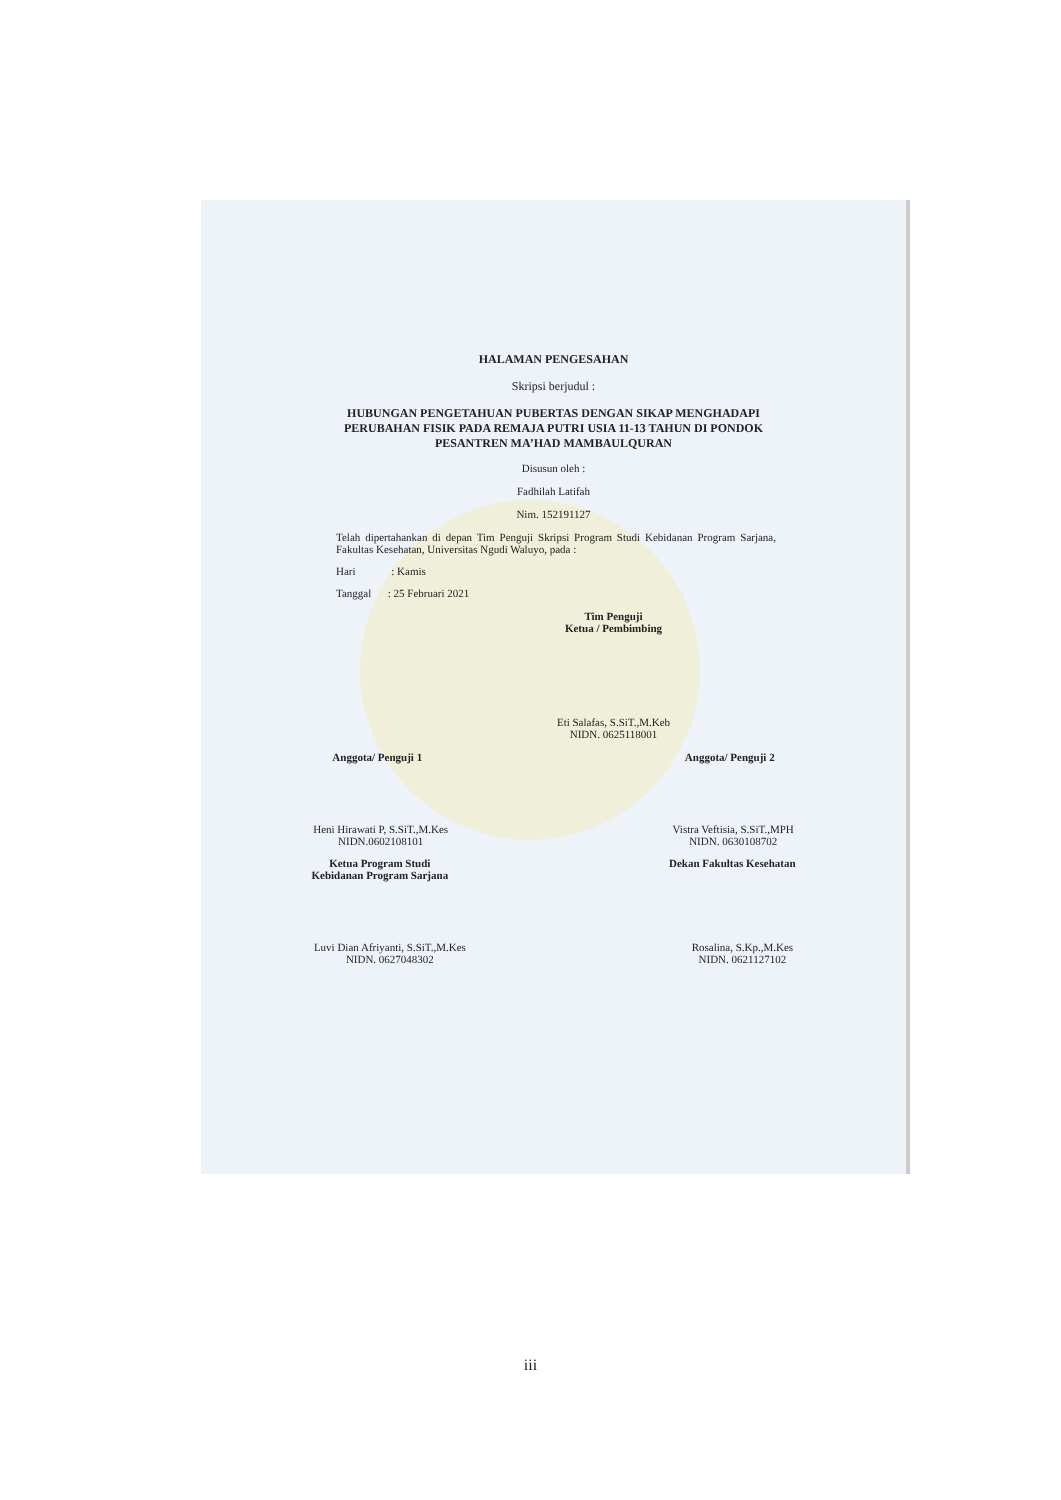HALAMAN PENGESAHAN
Skripsi berjudul :
HUBUNGAN PENGETAHUAN PUBERTAS DENGAN SIKAP MENGHADAPI PERUBAHAN FISIK PADA REMAJA PUTRI USIA 11-13 TAHUN DI PONDOK PESANTREN MA’HAD MAMBAULQURAN
Disusun oleh :
Fadhilah Latifah
Nim. 152191127
Telah dipertahankan di depan Tim Penguji Skripsi Program Studi Kebidanan Program Sarjana, Fakultas Kesehatan, Universitas Ngudi Waluyo, pada :
Hari : Kamis
Tanggal : 25 Februari 2021
Tim Penguji
Ketua / Pembimbing
Eti Salafas, S.SiT.,M.Keb
NIDN. 0625118001
Anggota/ Penguji 1 Anggota/ Penguji 2
Heni Hirawati P, S.SiT.,M.Kes
NIDN.0602108101
Vistra Veftisia, S.SiT.,MPH
NIDN. 0630108702
Ketua Program Studi
Kebidanan Program Sarjana
Dekan Fakultas Kesehatan
Luvi Dian Afriyanti, S.SiT.,M.Kes
NIDN. 0627048302
Rosalina, S.Kp.,M.Kes
NIDN. 0621127102
iii